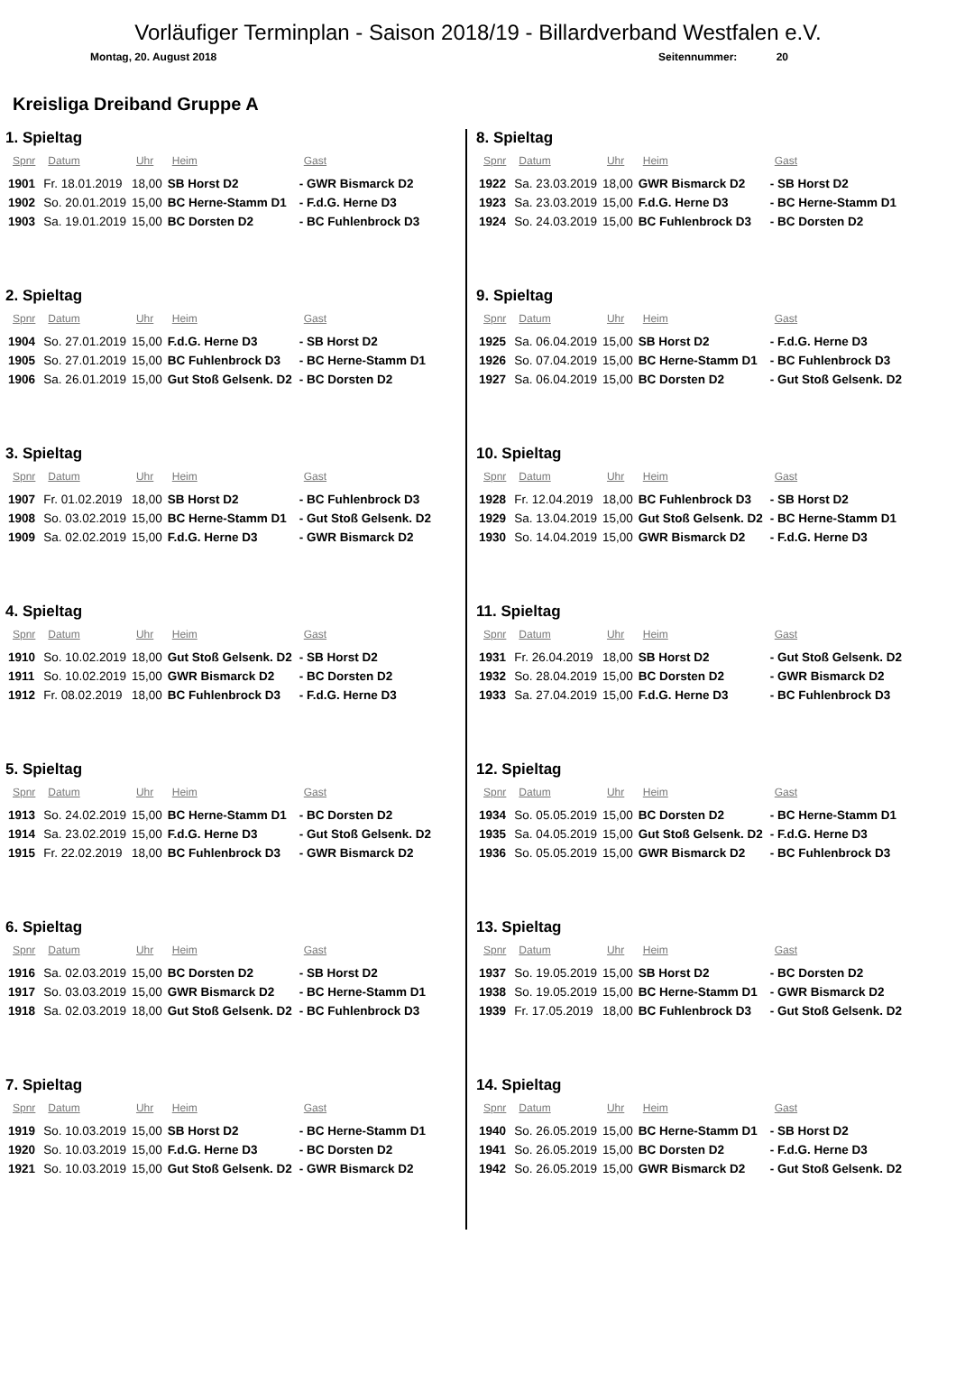Vorläufiger Terminplan - Saison 2018/19 - Billardverband Westfalen e.V.
Montag, 20. August 2018 Seitennummer: 20
Kreisliga Dreiband Gruppe A
1. Spieltag
| Spnr | Datum | Uhr | Heim | Gast |
| --- | --- | --- | --- | --- |
| 1901 | Fr. 18.01.2019 | 18,00 | SB Horst D2 | - GWR Bismarck D2 |
| 1902 | So. 20.01.2019 | 15,00 | BC Herne-Stamm D1 | - F.d.G. Herne D3 |
| 1903 | Sa. 19.01.2019 | 15,00 | BC Dorsten D2 | - BC Fuhlenbrock D3 |
2. Spieltag
| Spnr | Datum | Uhr | Heim | Gast |
| --- | --- | --- | --- | --- |
| 1904 | So. 27.01.2019 | 15,00 | F.d.G. Herne D3 | - SB Horst D2 |
| 1905 | So. 27.01.2019 | 15,00 | BC Fuhlenbrock D3 | - BC Herne-Stamm D1 |
| 1906 | Sa. 26.01.2019 | 15,00 | Gut Stoß Gelsenk. D2 | - BC Dorsten D2 |
3. Spieltag
| Spnr | Datum | Uhr | Heim | Gast |
| --- | --- | --- | --- | --- |
| 1907 | Fr. 01.02.2019 | 18,00 | SB Horst D2 | - BC Fuhlenbrock D3 |
| 1908 | So. 03.02.2019 | 15,00 | BC Herne-Stamm D1 | - Gut Stoß Gelsenk. D2 |
| 1909 | Sa. 02.02.2019 | 15,00 | F.d.G. Herne D3 | - GWR Bismarck D2 |
4. Spieltag
| Spnr | Datum | Uhr | Heim | Gast |
| --- | --- | --- | --- | --- |
| 1910 | So. 10.02.2019 | 18,00 | Gut Stoß Gelsenk. D2 | - SB Horst D2 |
| 1911 | So. 10.02.2019 | 15,00 | GWR Bismarck D2 | - BC Dorsten D2 |
| 1912 | Fr. 08.02.2019 | 18,00 | BC Fuhlenbrock D3 | - F.d.G. Herne D3 |
5. Spieltag
| Spnr | Datum | Uhr | Heim | Gast |
| --- | --- | --- | --- | --- |
| 1913 | So. 24.02.2019 | 15,00 | BC Herne-Stamm D1 | - BC Dorsten D2 |
| 1914 | Sa. 23.02.2019 | 15,00 | F.d.G. Herne D3 | - Gut Stoß Gelsenk. D2 |
| 1915 | Fr. 22.02.2019 | 18,00 | BC Fuhlenbrock D3 | - GWR Bismarck D2 |
6. Spieltag
| Spnr | Datum | Uhr | Heim | Gast |
| --- | --- | --- | --- | --- |
| 1916 | Sa. 02.03.2019 | 15,00 | BC Dorsten D2 | - SB Horst D2 |
| 1917 | So. 03.03.2019 | 15,00 | GWR Bismarck D2 | - BC Herne-Stamm D1 |
| 1918 | Sa. 02.03.2019 | 18,00 | Gut Stoß Gelsenk. D2 | - BC Fuhlenbrock D3 |
7. Spieltag
| Spnr | Datum | Uhr | Heim | Gast |
| --- | --- | --- | --- | --- |
| 1919 | So. 10.03.2019 | 15,00 | SB Horst D2 | - BC Herne-Stamm D1 |
| 1920 | So. 10.03.2019 | 15,00 | F.d.G. Herne D3 | - BC Dorsten D2 |
| 1921 | So. 10.03.2019 | 15,00 | Gut Stoß Gelsenk. D2 | - GWR Bismarck D2 |
8. Spieltag
| Spnr | Datum | Uhr | Heim | Gast |
| --- | --- | --- | --- | --- |
| 1922 | Sa. 23.03.2019 | 18,00 | GWR Bismarck D2 | - SB Horst D2 |
| 1923 | Sa. 23.03.2019 | 15,00 | F.d.G. Herne D3 | - BC Herne-Stamm D1 |
| 1924 | So. 24.03.2019 | 15,00 | BC Fuhlenbrock D3 | - BC Dorsten D2 |
9. Spieltag
| Spnr | Datum | Uhr | Heim | Gast |
| --- | --- | --- | --- | --- |
| 1925 | Sa. 06.04.2019 | 15,00 | SB Horst D2 | - F.d.G. Herne D3 |
| 1926 | So. 07.04.2019 | 15,00 | BC Herne-Stamm D1 | - BC Fuhlenbrock D3 |
| 1927 | Sa. 06.04.2019 | 15,00 | BC Dorsten D2 | - Gut Stoß Gelsenk. D2 |
10. Spieltag
| Spnr | Datum | Uhr | Heim | Gast |
| --- | --- | --- | --- | --- |
| 1928 | Fr. 12.04.2019 | 18,00 | BC Fuhlenbrock D3 | - SB Horst D2 |
| 1929 | Sa. 13.04.2019 | 15,00 | Gut Stoß Gelsenk. D2 | - BC Herne-Stamm D1 |
| 1930 | So. 14.04.2019 | 15,00 | GWR Bismarck D2 | - F.d.G. Herne D3 |
11. Spieltag
| Spnr | Datum | Uhr | Heim | Gast |
| --- | --- | --- | --- | --- |
| 1931 | Fr. 26.04.2019 | 18,00 | SB Horst D2 | - Gut Stoß Gelsenk. D2 |
| 1932 | So. 28.04.2019 | 15,00 | BC Dorsten D2 | - GWR Bismarck D2 |
| 1933 | Sa. 27.04.2019 | 15,00 | F.d.G. Herne D3 | - BC Fuhlenbrock D3 |
12. Spieltag
| Spnr | Datum | Uhr | Heim | Gast |
| --- | --- | --- | --- | --- |
| 1934 | So. 05.05.2019 | 15,00 | BC Dorsten D2 | - BC Herne-Stamm D1 |
| 1935 | Sa. 04.05.2019 | 15,00 | Gut Stoß Gelsenk. D2 | - F.d.G. Herne D3 |
| 1936 | So. 05.05.2019 | 15,00 | GWR Bismarck D2 | - BC Fuhlenbrock D3 |
13. Spieltag
| Spnr | Datum | Uhr | Heim | Gast |
| --- | --- | --- | --- | --- |
| 1937 | So. 19.05.2019 | 15,00 | SB Horst D2 | - BC Dorsten D2 |
| 1938 | So. 19.05.2019 | 15,00 | BC Herne-Stamm D1 | - GWR Bismarck D2 |
| 1939 | Fr. 17.05.2019 | 18,00 | BC Fuhlenbrock D3 | - Gut Stoß Gelsenk. D2 |
14. Spieltag
| Spnr | Datum | Uhr | Heim | Gast |
| --- | --- | --- | --- | --- |
| 1940 | So. 26.05.2019 | 15,00 | BC Herne-Stamm D1 | - SB Horst D2 |
| 1941 | So. 26.05.2019 | 15,00 | BC Dorsten D2 | - F.d.G. Herne D3 |
| 1942 | So. 26.05.2019 | 15,00 | GWR Bismarck D2 | - Gut Stoß Gelsenk. D2 |